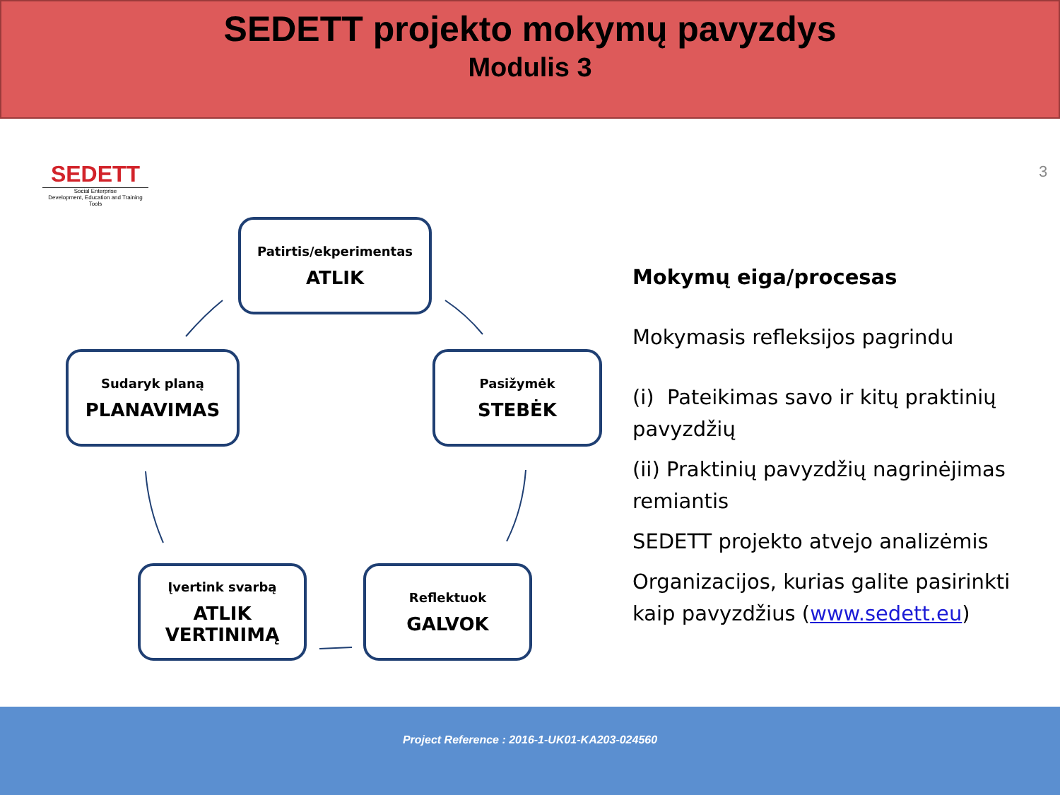SEDETT projekto mokymų pavyzdys
Modulis 3
SEDETT
Social Enterprise
Development, Education and Training Tools
3
Patirtis/ekperimentas
ATLIK
Sudaryk planą
PLANAVIMAS
Pasižymėk
STEBĖK
Įvertink svarbą
ATLIK VERTINIMĄ
Reflektuok
GALVOK
Mokymų eiga/procesas
Mokymasis refleksijos pagrindu
(i) Pateikimas savo ir kitų praktinių pavyzdžių
(ii) Praktinių pavyzdžių nagrinėjimas remiantis
SEDETT projekto atvejo analizėmis
Organizacijos, kurias galite pasirinkti kaip pavyzdžius (www.sedett.eu)
Project Reference : 2016-1-UK01-KA203-024560